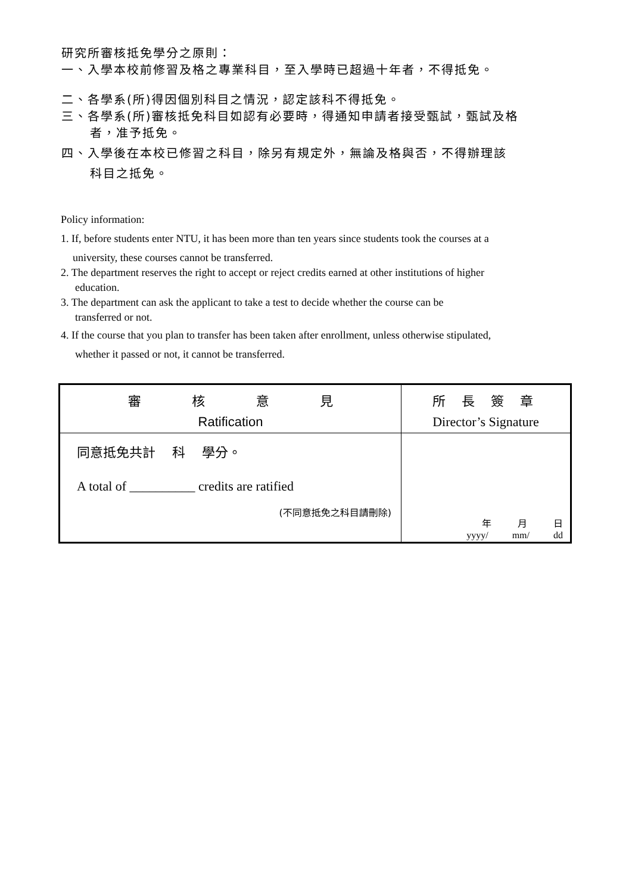研究所審核抵免學分之原則：
一、入學本校前修習及格之專業科目，至入學時已超過十年者，不得抵免。
二、各學系(所)得因個別科目之情況，認定該科不得抵免。
三、各學系(所)審核抵免科目如認有必要時，得通知申請者接受甄試，甄試及格
者，准予抵免。
四、入學後在本校已修習之科目，除另有規定外，無論及格與否，不得辦理該
科目之抵免。
Policy information:
1. If, before students enter NTU, it has been more than ten years since students took the courses at a
university, these courses cannot be transferred.
2. The department reserves the right to accept or reject credits earned at other institutions of higher
education.
3. The department can ask the applicant to take a test to decide whether the course can be
transferred or not.
4. If the course that you plan to transfer has been taken after enrollment, unless otherwise stipulated,
whether it passed or not, it cannot be transferred.
| 審 核 意 見 Ratification | 所 長 簽 章 Director’s Signature |
| 同意抵免共計 科 學分。 A total of __________ credits are ratified (不同意抵免之科目請刪除) | 年 月 日 yyyy/ mm/ dd |